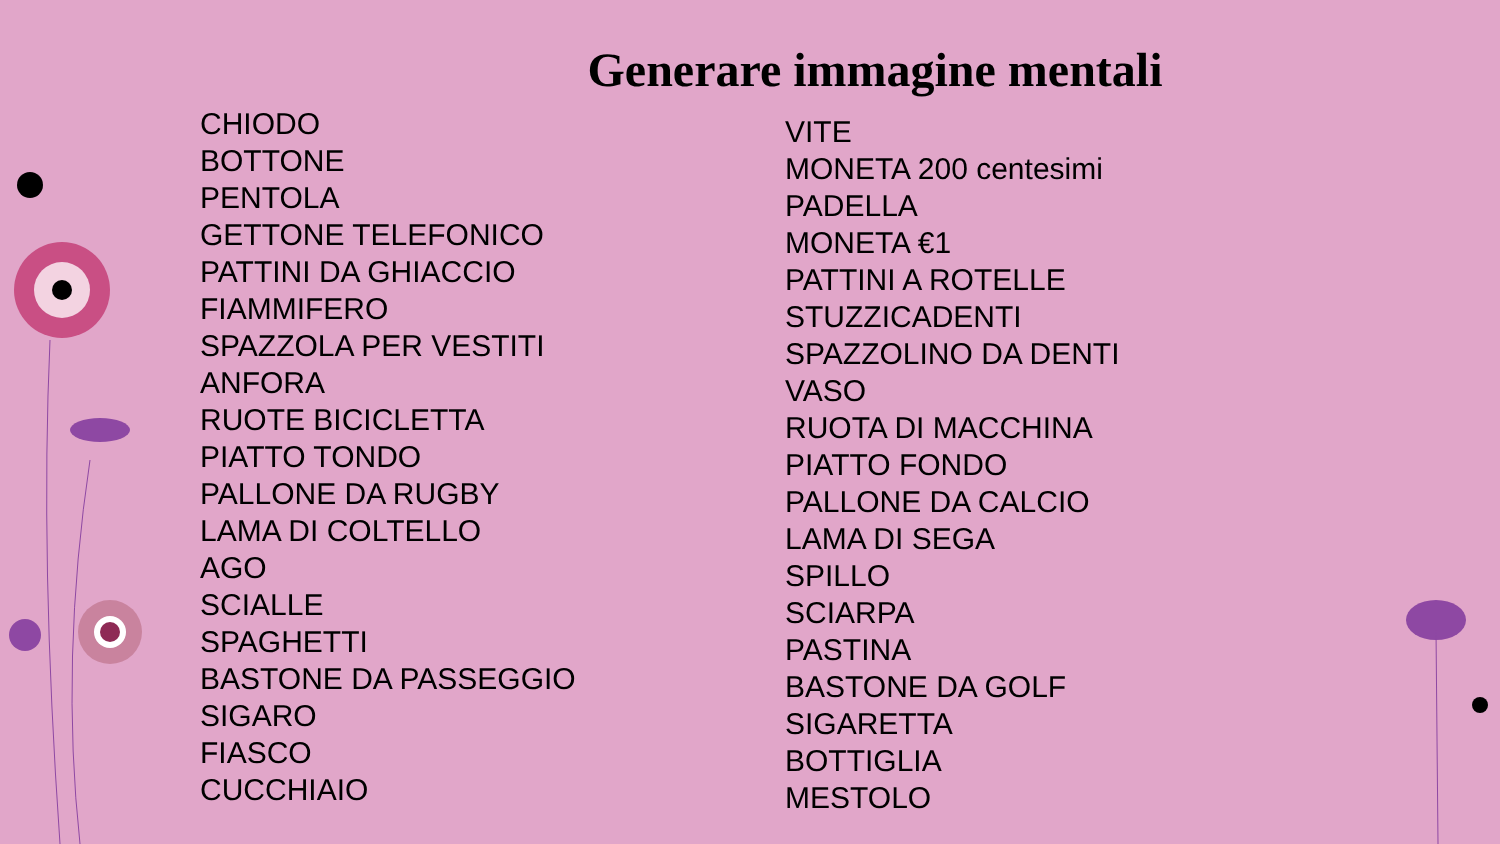Generare immagine mentali
CHIODO
BOTTONE
PENTOLA
GETTONE TELEFONICO
PATTINI DA GHIACCIO
FIAMMIFERO
SPAZZOLA PER VESTITI
ANFORA
RUOTE BICICLETTA
PIATTO TONDO
PALLONE DA RUGBY
LAMA DI COLTELLO
AGO
SCIALLE
SPAGHETTI
BASTONE DA PASSEGGIO
SIGARO
FIASCO
CUCCHIAIO
VITE
MONETA 200 centesimi
PADELLA
MONETA €1
PATTINI A ROTELLE
STUZZICADENTI
SPAZZOLINO DA DENTI
VASO
RUOTA DI MACCHINA
PIATTO FONDO
PALLONE DA CALCIO
LAMA DI SEGA
SPILLO
SCIARPA
PASTINA
BASTONE DA GOLF
SIGARETTA
BOTTIGLIA
MESTOLO